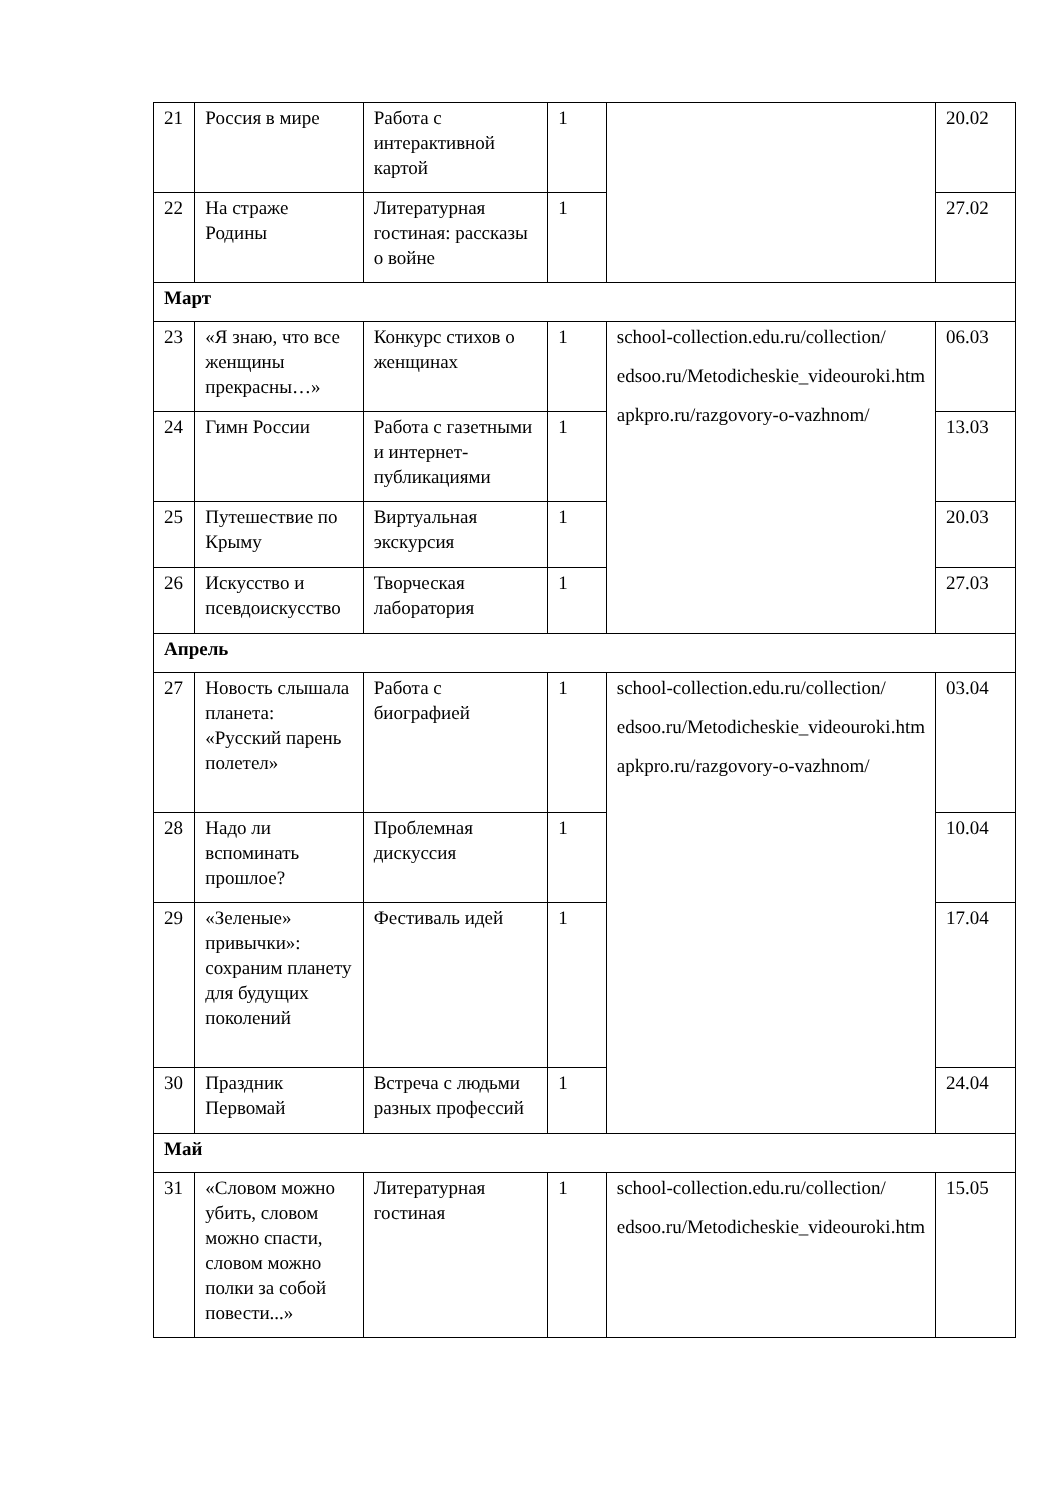| 21 | Россия в мире | Работа с интерактивной картой | 1 | | 20.02 |
| 22 | На страже Родины | Литературная гостиная: рассказы о войне | 1 | | 27.02 |
| Март | | | | | |
| 23 | «Я знаю, что все женщины прекрасны…» | Конкурс стихов о женщинах | 1 | school-collection.edu.ru/collection/ edsoo.ru/Metodicheskie_videouroki.htm apkpro.ru/razgovory-o-vazhnom/ | 06.03 |
| 24 | Гимн России | Работа с газетными и интернет-публикациями | 1 | | 13.03 |
| 25 | Путешествие по Крыму | Виртуальная экскурсия | 1 | | 20.03 |
| 26 | Искусство и псевдоискусство | Творческая лаборатория | 1 | | 27.03 |
| Апрель | | | | | |
| 27 | Новость слышала планета: «Русский парень полетел» | Работа с биографией | 1 | school-collection.edu.ru/collection/ edsoo.ru/Metodicheskie_videouroki.htm apkpro.ru/razgovory-o-vazhnom/ | 03.04 |
| 28 | Надо ли вспоминать прошлое? | Проблемная дискуссия | 1 | | 10.04 |
| 29 | «Зеленые» привычки»: сохраним планету для будущих поколений | Фестиваль идей | 1 | | 17.04 |
| 30 | Праздник Первомай | Встреча с людьми разных профессий | 1 | | 24.04 |
| Май | | | | | |
| 31 | «Словом можно убить, словом можно спасти, словом можно полки за собой повести...» | Литературная гостиная | 1 | school-collection.edu.ru/collection/ edsoo.ru/Metodicheskie_videouroki.htm | 15.05 |